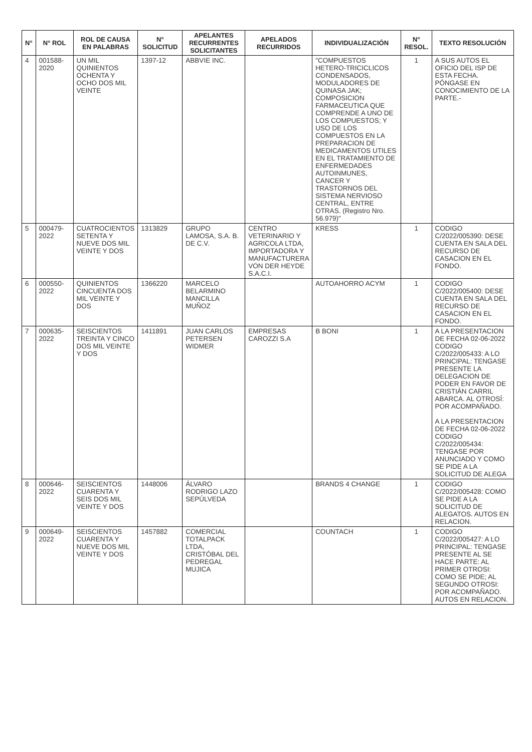| N° | N° ROL | ROL DE CAUSA EN PALABRAS | N° SOLICITUD | APELANTES RECURRENTES SOLICITANTES | APELADOS RECURRIDOS | INDIVIDUALIZACIÓN | N° RESOL. | TEXTO RESOLUCIÓN |
| --- | --- | --- | --- | --- | --- | --- | --- | --- |
| 4 | 001588-2020 | UN MIL QUINIENTOS OCHENTA Y OCHO DOS MIL VEINTE | 1397-12 | ABBVIE INC. | | "COMPUESTOS HETERO-TRICICLICOS CONDENSADOS, MODULADORES DE QUINASA JAK; COMPOSICION FARMACEUTICA QUE COMPRENDE A UNO DE LOS COMPUESTOS; Y USO DE LOS COMPUESTOS EN LA PREPARACION DE MEDICAMENTOS UTILES EN EL TRATAMIENTO DE ENFERMEDADES AUTOINMUNES, CANCER Y TRASTORNOS DEL SISTEMA NERVIOSO CENTRAL, ENTRE OTRAS. (Registro Nro. 56.979)" | 1 | A SUS AUTOS EL OFICIO DEL ISP DE ESTA FECHA. PÓNGASE EN CONOCIMIENTO DE LA PARTE.- |
| 5 | 000479-2022 | CUATROCIENTOS SETENTA Y NUEVE DOS MIL VEINTE Y DOS | 1313829 | GRUPO LAMOSA, S.A. B. DE C.V. | CENTRO VETERINARIO Y AGRICOLA LTDA, IMPORTADORA Y MANUFACTURERA VON DER HEYDE S.A.C.I. | KRESS | 1 | CODIGO C/2022/005390: DESE CUENTA EN SALA DEL RECURSO DE CASACION EN EL FONDO. |
| 6 | 000550-2022 | QUINIENTOS CINCUENTA DOS MIL VEINTE Y DOS | 1366220 | MARCELO BELARMINO MANCILLA MUÑOZ | | AUTOAHORRO ACYM | 1 | CODIGO C/2022/005400: DESE CUENTA EN SALA DEL RECURSO DE CASACION EN EL FONDO. |
| 7 | 000635-2022 | SEISCIENTOS TREINTA Y CINCO DOS MIL VEINTE Y DOS | 1411891 | JUAN CARLOS PETERSEN WIDMER | EMPRESAS CAROZZI S.A | B BONI | 1 | A LA PRESENTACION DE FECHA 02-06-2022 CODIGO C/2022/005433: A LO PRINCIPAL: TENGASE PRESENTE LA DELEGACION DE PODER EN FAVOR DE CRISTIÁN CARRIL ABARCA. AL OTROSÍ: POR ACOMPAÑADO. A LA PRESENTACION DE FECHA 02-06-2022 CODIGO C/2022/005434: TENGASE POR ANUNCIADO Y COMO SE PIDE A LA SOLICITUD DE ALEGA |
| 8 | 000646-2022 | SEISCIENTOS CUARENTA Y SEIS DOS MIL VEINTE Y DOS | 1448006 | ÁLVARO RODRIGO LAZO SEPÚLVEDA | | BRANDS 4 CHANGE | 1 | CODIGO C/2022/005428: COMO SE PIDE A LA SOLICITUD DE ALEGATOS. AUTOS EN RELACION. |
| 9 | 000649-2022 | SEISCIENTOS CUARENTA Y NUEVE DOS MIL VEINTE Y DOS | 1457882 | COMERCIAL TOTALPACK LTDA, CRISTÓBAL DEL PEDREGAL MUJICA | | COUNTACH | 1 | CODIGO C/2022/005427: A LO PRINCIPAL: TENGASE PRESENTE AL SE HACE PARTE: AL PRIMER OTROSI: COMO SE PIDE; AL SEGUNDO OTROSI: POR ACOMPAÑADO. AUTOS EN RELACION. |